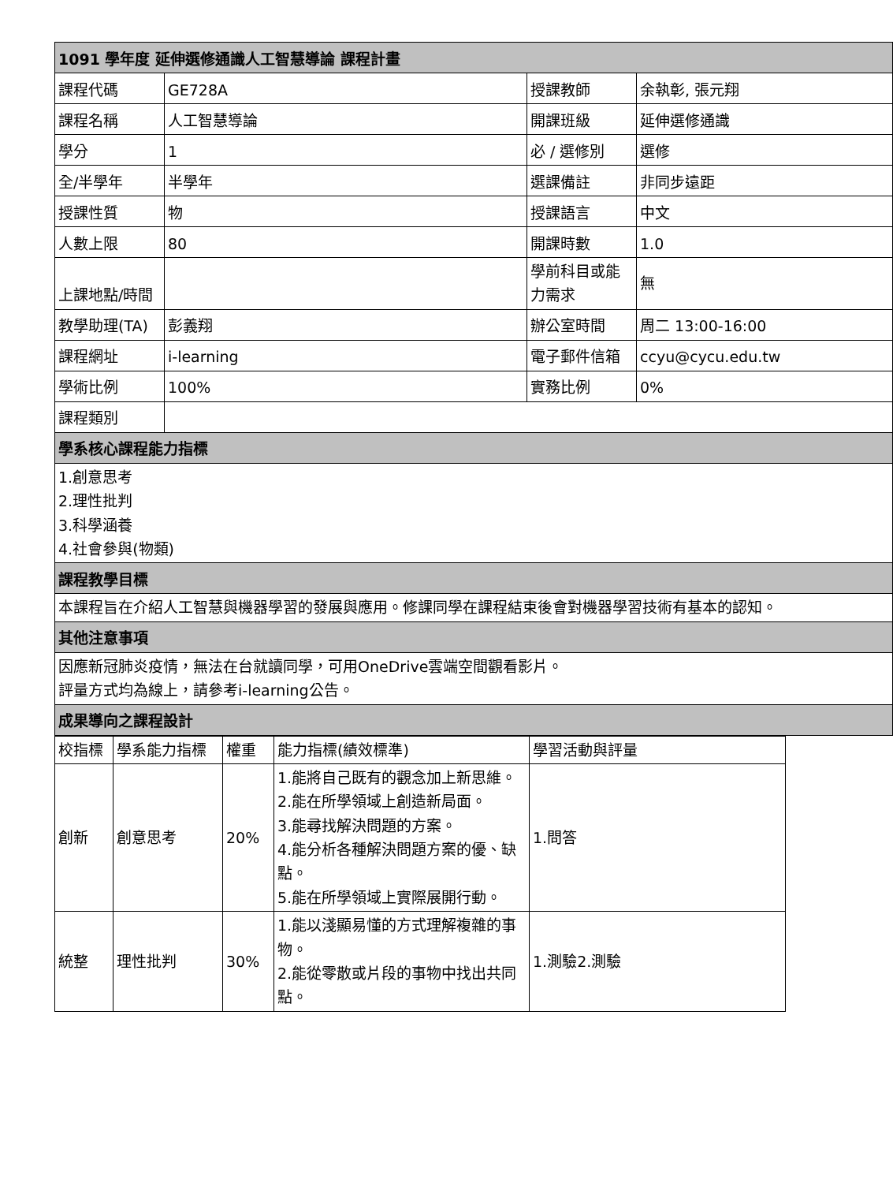| 1091 學年度 延伸選修通識人工智慧導論 課程計畫 | | | |
| 課程代碼 | GE728A | 授課教師 | 余執彰, 張元翔 |
| 課程名稱 | 人工智慧導論 | 開課班級 | 延伸選修通識 |
| 學分 | 1 | 必 / 選修別 | 選修 |
| 全/半學年 | 半學年 | 選課備註 | 非同步遠距 |
| 授課性質 | 物 | 授課語言 | 中文 |
| 人數上限 | 80 | 開課時數 | 1.0 |
| 上課地點/時間 | | 學前科目或能力需求 | 無 |
| 教學助理(TA) | 彭義翔 | 辦公室時間 | 周二 13:00-16:00 |
| 課程網址 | i-learning | 電子郵件信箱 | ccyu@cycu.edu.tw |
| 學術比例 | 100% | 實務比例 | 0% |
| 課程類別 | | | |
| 學系核心課程能力指標 | | | |
| 1.創意思考 2.理性批判 3.科學涵養 4.社會參與(物類) | | | |
| 課程教學目標 | | | |
| 本課程旨在介紹人工智慧與機器學習的發展與應用。修課同學在課程結束後會對機器學習技術有基本的認知。 | | | |
| 其他注意事項 | | | |
| 因應新冠肺炎疫情，無法在台就讀同學，可用OneDrive雲端空間觀看影片。 評量方式均為線上，請參考i-learning公告。 | | | |
| 成果導向之課程設計 | | | |
| 校指標 | 學系能力指標 | 權重 | 能力指標(績效標準) | 學習活動與評量 |
| --- | --- | --- | --- | --- |
| 創新 | 創意思考 | 20% | 1.能將自己既有的觀念加上新思維。 2.能在所學領域上創造新局面。 3.能尋找解決問題的方案。 4.能分析各種解決問題方案的優、缺點。 5.能在所學領域上實際展開行動。 | 1.問答 |
| 統整 | 理性批判 | 30% | 1.能以淺顯易懂的方式理解複雜的事物。 2.能從零散或片段的事物中找出共同點。 | 1.測驗2.測驗 |